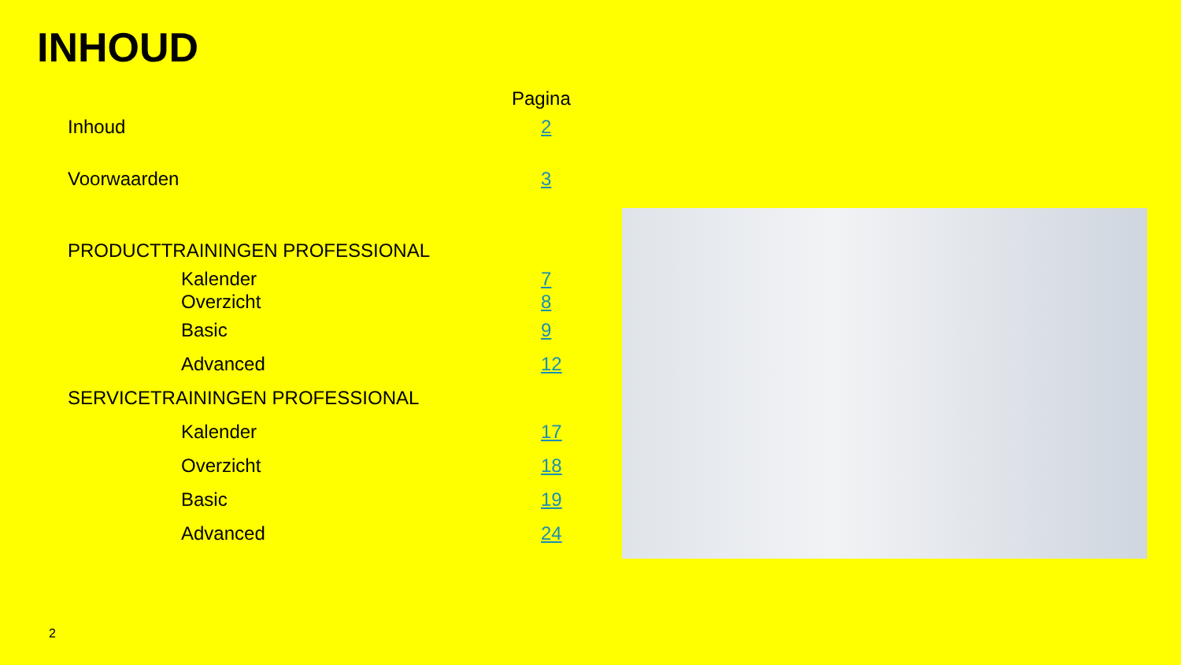INHOUD
| | | Pagina |
| Inhoud | | 2 |
| Voorwaarden | | 3 |
| PRODUCTTRAININGEN PROFESSIONAL | | |
| | Kalender | 7 |
| | Overzicht | 8 |
| | Basic | 9 |
| | Advanced | 12 |
| SERVICETRAININGEN PROFESSIONAL | | |
| | Kalender | 17 |
| | Overzicht | 18 |
| | Basic | 19 |
| | Advanced | 24 |
2